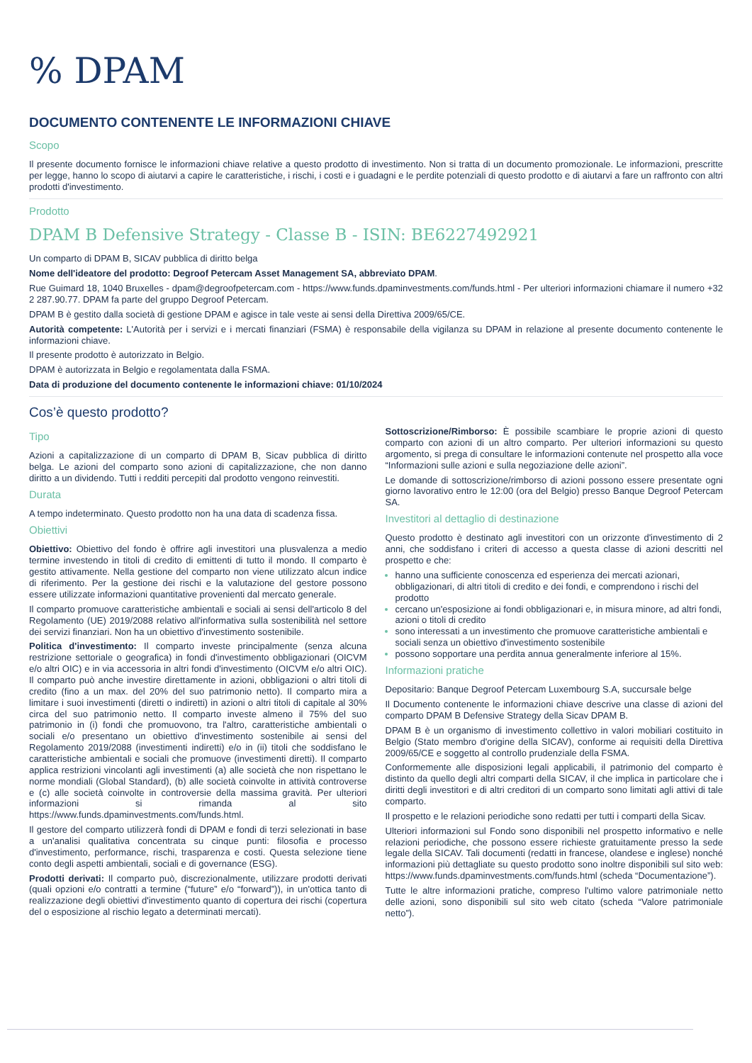% DPAM
DOCUMENTO CONTENENTE LE INFORMAZIONI CHIAVE
Scopo
Il presente documento fornisce le informazioni chiave relative a questo prodotto di investimento. Non si tratta di un documento promozionale. Le informazioni, prescritte per legge, hanno lo scopo di aiutarvi a capire le caratteristiche, i rischi, i costi e i guadagni e le perdite potenziali di questo prodotto e di aiutarvi a fare un raffronto con altri prodotti d'investimento.
Prodotto
DPAM B Defensive Strategy - Classe B - ISIN: BE6227492921
Un comparto di DPAM B, SICAV pubblica di diritto belga
Nome dell'ideatore del prodotto: Degroof Petercam Asset Management SA, abbreviato DPAM.
Rue Guimard 18, 1040 Bruxelles - dpam@degroofpetercam.com - https://www.funds.dpaminvestments.com/funds.html - Per ulteriori informazioni chiamare il numero +32 2 287.90.77. DPAM fa parte del gruppo Degroof Petercam.
DPAM B è gestito dalla società di gestione DPAM e agisce in tale veste ai sensi della Direttiva 2009/65/CE.
Autorità competente: L'Autorità per i servizi e i mercati finanziari (FSMA) è responsabile della vigilanza su DPAM in relazione al presente documento contenente le informazioni chiave.
Il presente prodotto è autorizzato in Belgio.
DPAM è autorizzata in Belgio e regolamentata dalla FSMA.
Data di produzione del documento contenente le informazioni chiave: 01/10/2024
Cos’è questo prodotto?
Tipo
Azioni a capitalizzazione di un comparto di DPAM B, Sicav pubblica di diritto belga. Le azioni del comparto sono azioni di capitalizzazione, che non danno diritto a un dividendo. Tutti i redditi percepiti dal prodotto vengono reinvestiti.
Durata
A tempo indeterminato. Questo prodotto non ha una data di scadenza fissa.
Obiettivi
Obiettivo: Obiettivo del fondo è offrire agli investitori una plusvalenza a medio termine investendo in titoli di credito di emittenti di tutto il mondo. Il comparto è gestito attivamente. Nella gestione del comparto non viene utilizzato alcun indice di riferimento. Per la gestione dei rischi e la valutazione del gestore possono essere utilizzate informazioni quantitative provenienti dal mercato generale.
Il comparto promuove caratteristiche ambientali e sociali ai sensi dell'articolo 8 del Regolamento (UE) 2019/2088 relativo all'informativa sulla sostenibilità nel settore dei servizi finanziari. Non ha un obiettivo d'investimento sostenibile.
Politica d'investimento: Il comparto investe principalmente (senza alcuna restrizione settoriale o geografica) in fondi d'investimento obbligazionari (OICVM e/o altri OIC) e in via accessoria in altri fondi d'investimento (OICVM e/o altri OIC). Il comparto può anche investire direttamente in azioni, obbligazioni o altri titoli di credito (fino a un max. del 20% del suo patrimonio netto). Il comparto mira a limitare i suoi investimenti (diretti o indiretti) in azioni o altri titoli di capitale al 30% circa del suo patrimonio netto. Il comparto investe almeno il 75% del suo patrimonio in (i) fondi che promuovono, tra l'altro, caratteristiche ambientali o sociali e/o presentano un obiettivo d'investimento sostenibile ai sensi del Regolamento 2019/2088 (investimenti indiretti) e/o in (ii) titoli che soddisfano le caratteristiche ambientali e sociali che promuove (investimenti diretti). Il comparto applica restrizioni vincolanti agli investimenti (a) alle società che non rispettano le norme mondiali (Global Standard), (b) alle società coinvolte in attività controverse e (c) alle società coinvolte in controversie della massima gravità. Per ulteriori informazioni si rimanda al sito https://www.funds.dpaminvestments.com/funds.html.
Il gestore del comparto utilizzerà fondi di DPAM e fondi di terzi selezionati in base a un'analisi qualitativa concentrata su cinque punti: filosofia e processo d'investimento, performance, rischi, trasparenza e costi. Questa selezione tiene conto degli aspetti ambientali, sociali e di governance (ESG).
Prodotti derivati: Il comparto può, discrezionalmente, utilizzare prodotti derivati (quali opzioni e/o contratti a termine (“future” e/o “forward”)), in un'ottica tanto di realizzazione degli obiettivi d'investimento quanto di copertura dei rischi (copertura del o esposizione al rischio legato a determinati mercati).
Sottoscrizione/Rimborso: È possibile scambiare le proprie azioni di questo comparto con azioni di un altro comparto. Per ulteriori informazioni su questo argomento, si prega di consultare le informazioni contenute nel prospetto alla voce “Informazioni sulle azioni e sulla negoziazione delle azioni”.
Le domande di sottoscrizione/rimborso di azioni possono essere presentate ogni giorno lavorativo entro le 12:00 (ora del Belgio) presso Banque Degroof Petercam SA.
Investitori al dettaglio di destinazione
Questo prodotto è destinato agli investitori con un orizzonte d'investimento di 2 anni, che soddisfano i criteri di accesso a questa classe di azioni descritti nel prospetto e che:
hanno una sufficiente conoscenza ed esperienza dei mercati azionari, obbligazionari, di altri titoli di credito e dei fondi, e comprendono i rischi del prodotto
cercano un'esposizione ai fondi obbligazionari e, in misura minore, ad altri fondi, azioni o titoli di credito
sono interessati a un investimento che promuove caratteristiche ambientali e sociali senza un obiettivo d'investimento sostenibile
possono sopportare una perdita annua generalmente inferiore al 15%.
Informazioni pratiche
Depositario: Banque Degroof Petercam Luxembourg S.A, succursale belge
Il Documento contenente le informazioni chiave descrive una classe di azioni del comparto DPAM B Defensive Strategy della Sicav DPAM B.
DPAM B è un organismo di investimento collettivo in valori mobiliari costituito in Belgio (Stato membro d'origine della SICAV), conforme ai requisiti della Direttiva 2009/65/CE e soggetto al controllo prudenziale della FSMA.
Conformemente alle disposizioni legali applicabili, il patrimonio del comparto è distinto da quello degli altri comparti della SICAV, il che implica in particolare che i diritti degli investitori e di altri creditori di un comparto sono limitati agli attivi di tale comparto.
Il prospetto e le relazioni periodiche sono redatti per tutti i comparti della Sicav.
Ulteriori informazioni sul Fondo sono disponibili nel prospetto informativo e nelle relazioni periodiche, che possono essere richieste gratuitamente presso la sede legale della SICAV. Tali documenti (redatti in francese, olandese e inglese) nonché informazioni più dettagliate su questo prodotto sono inoltre disponibili sul sito web: https://www.funds.dpaminvestments.com/funds.html (scheda “Documentazione”).
Tutte le altre informazioni pratiche, compreso l'ultimo valore patrimoniale netto delle azioni, sono disponibili sul sito web citato (scheda “Valore patrimoniale netto”).